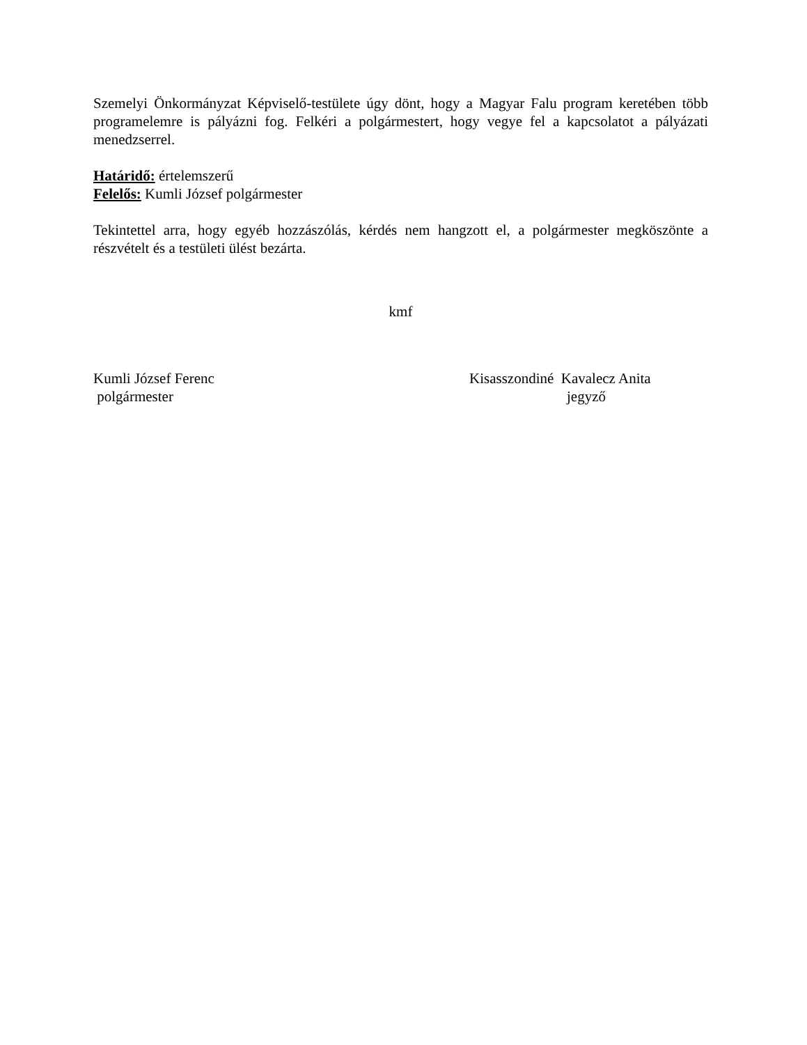Szemelyi Önkormányzat Képviselő-testülete úgy dönt, hogy a Magyar Falu program keretében több programelemre is pályázni fog. Felkéri a polgármestert, hogy vegye fel a kapcsolatot a pályázati menedzserrel.
Határidő: értelemszerű
Felelős: Kumli József polgármester
Tekintettel arra, hogy egyéb hozzászólás, kérdés nem hangzott el, a polgármester megköszönte a részvételt és a testületi ülést bezárta.
kmf
Kumli József Ferenc
polgármester
Kisasszondiné Kavalecz Anita
jegyző